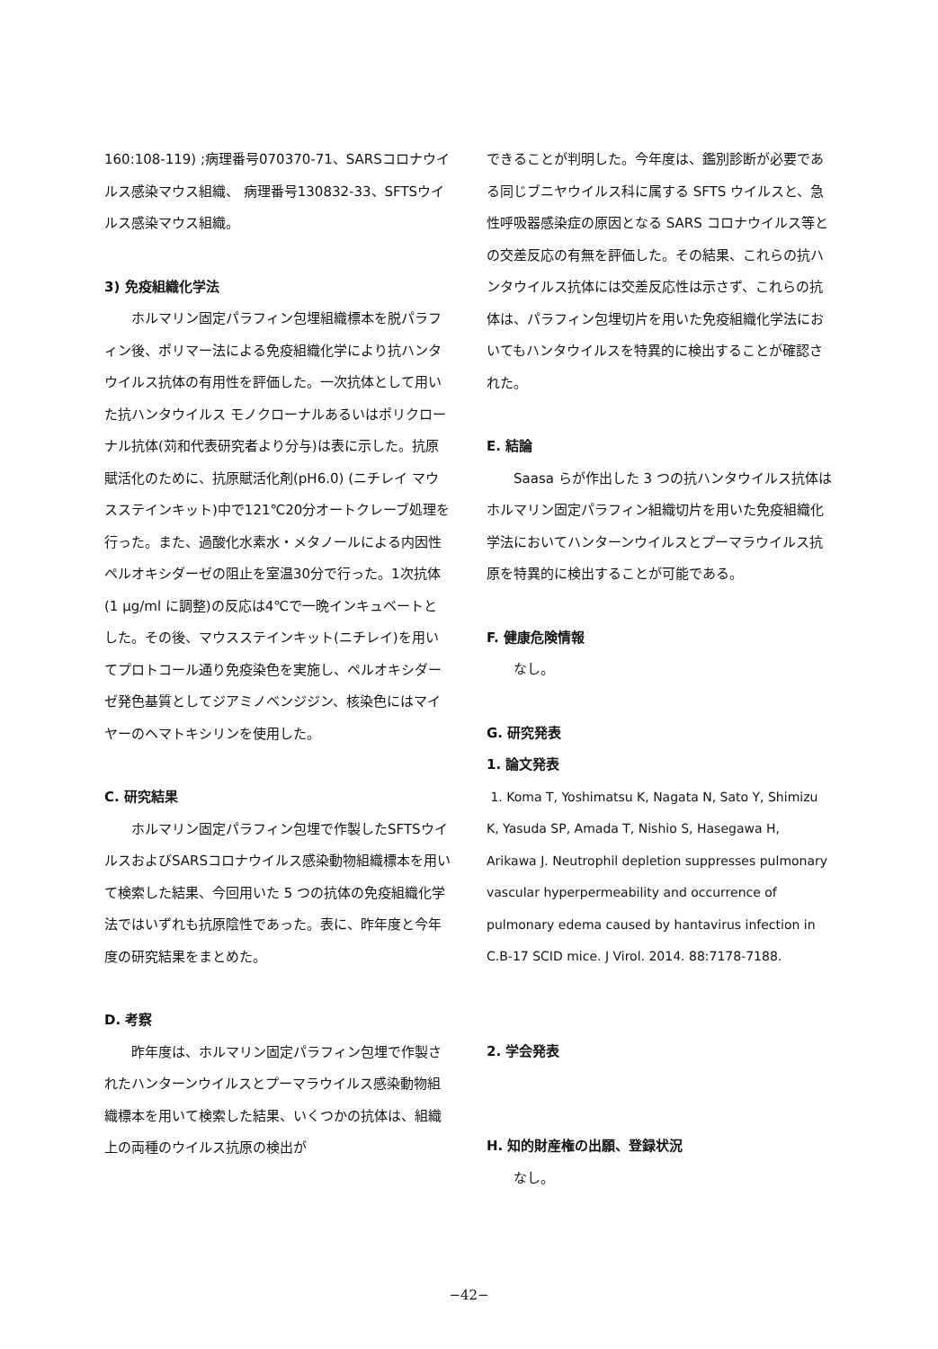160:108-119) ;病理番号070370-71、SARSコロナウイルス感染マウス組織、 病理番号130832-33、SFTSウイルス感染マウス組織。
3) 免疫組織化学法
ホルマリン固定パラフィン包埋組織標本を脱パラフィン後、ポリマー法による免疫組織化学により抗ハンタウイルス抗体の有用性を評価した。一次抗体として用いた抗ハンタウイルス モノクローナルあるいはポリクローナル抗体(苅和代表研究者より分与)は表に示した。抗原賦活化のために、抗原賦活化剤(pH6.0) (ニチレイ マウスステインキット)中で121℃20分オートクレーブ処理を行った。また、過酸化水素水・メタノールによる内因性ペルオキシダーゼの阻止を室温30分で行った。1次抗体(1 μg/ml に調整)の反応は4℃で一晩インキュベートとした。その後、マウスステインキット(ニチレイ)を用いてプロトコール通り免疫染色を実施し、ペルオキシダーゼ発色基質としてジアミノベンジジン、核染色にはマイヤーのヘマトキシリンを使用した。
C. 研究結果
ホルマリン固定パラフィン包埋で作製したSFTSウイルスおよびSARSコロナウイルス感染動物組織標本を用いて検索した結果、今回用いた 5 つの抗体の免疫組織化学法ではいずれも抗原陰性であった。表に、昨年度と今年度の研究結果をまとめた。
D. 考察
昨年度は、ホルマリン固定パラフィン包埋で作製されたハンターンウイルスとプーマラウイルス感染動物組織標本を用いて検索した結果、いくつかの抗体は、組織上の両種のウイルス抗原の検出が
できることが判明した。今年度は、鑑別診断が必要である同じブニヤウイルス科に属する SFTS ウイルスと、急性呼吸器感染症の原因となる SARS コロナウイルス等との交差反応の有無を評価した。その結果、これらの抗ハンタウイルス抗体には交差反応性は示さず、これらの抗体は、パラフィン包埋切片を用いた免疫組織化学法においてもハンタウイルスを特異的に検出することが確認された。
E. 結論
Saasa らが作出した 3 つの抗ハンタウイルス抗体はホルマリン固定パラフィン組織切片を用いた免疫組織化学法においてハンターンウイルスとプーマラウイルス抗原を特異的に検出することが可能である。
F. 健康危険情報
なし。
G. 研究発表
1. 論文発表
1. Koma T, Yoshimatsu K, Nagata N, Sato Y, Shimizu K, Yasuda SP, Amada T, Nishio S, Hasegawa H, Arikawa J. Neutrophil depletion suppresses pulmonary vascular hyperpermeability and occurrence of pulmonary edema caused by hantavirus infection in C.B-17 SCID mice. J Virol. 2014. 88:7178-7188.
2. 学会発表
H. 知的財産権の出願、登録状況
なし。
−42−